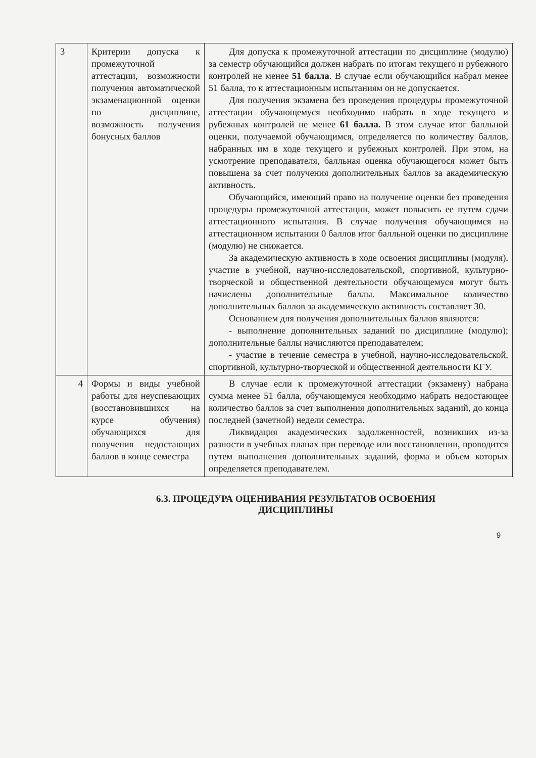| 3 | Критерии допуска к промежуточной аттестации, возможности получения автоматической экзаменационной оценки по дисциплине, возможность получения бонусных баллов | Для допуска к промежуточной аттестации по дисциплине (модулю) за семестр обучающийся должен набрать по итогам текущего и рубежного контролей не менее 51 балла . В случае если обучающийся набрал менее 51 балла, то к аттестационным испытаниям он не допускается. Для получения экзамена без проведения процедуры промежуточной аттестации обучающемуся необходимо набрать в ходе текущего и рубежных контролей не менее 61 балла. В этом случае итог балльной оценки, получаемой обучающимся, определяется по количеству баллов, набранных им в ходе текущего и рубежных контролей. При этом, на усмотрение преподавателя, балльная оценка обучающегося может быть повышена за счет получения дополнительных баллов за академическую активность. Обучающийся, имеющий право на получение оценки без проведения процедуры промежуточной аттестации, может повысить ее путем сдачи аттестационного испытания. В случае получения обучающимся на аттестационном испытании 0 баллов итог балльной оценки по дисциплине (модулю) не снижается. За академическую активность в ходе освоения дисциплины (модуля), участие в учебной, научно-исследовательской, спортивной, культурно-творческой и общественной деятельности обучающемуся могут быть начислены дополнительные баллы. Максимальное количество дополнительных баллов за академическую активность составляет 30. Основанием для получения дополнительных баллов являются: - выполнение дополнительных заданий по дисциплине (модулю); дополнительные баллы начисляются преподавателем; - участие в течение семестра в учебной, научно-исследовательской, спортивной, культурно-творческой и общественной деятельности КГУ. |
| 4 | Формы и виды учебной работы для неуспевающих (восстановившихся на курсе обучения) обучающихся для получения недостающих баллов в конце семестра | В случае если к промежуточной аттестации (экзамену) набрана сумма менее 51 балла, обучающемуся необходимо набрать недостающее количество баллов за счет выполнения дополнительных заданий, до конца последней (зачетной) недели семестра. Ликвидация академических задолженностей, возникших из-за разности в учебных планах при переводе или восстановлении, проводится путем выполнения дополнительных заданий, форма и объем которых определяется преподавателем. |
6.3. ПРОЦЕДУРА ОЦЕНИВАНИЯ РЕЗУЛЬТАТОВ ОСВОЕНИЯ
ДИСЦИПЛИНЫ
9